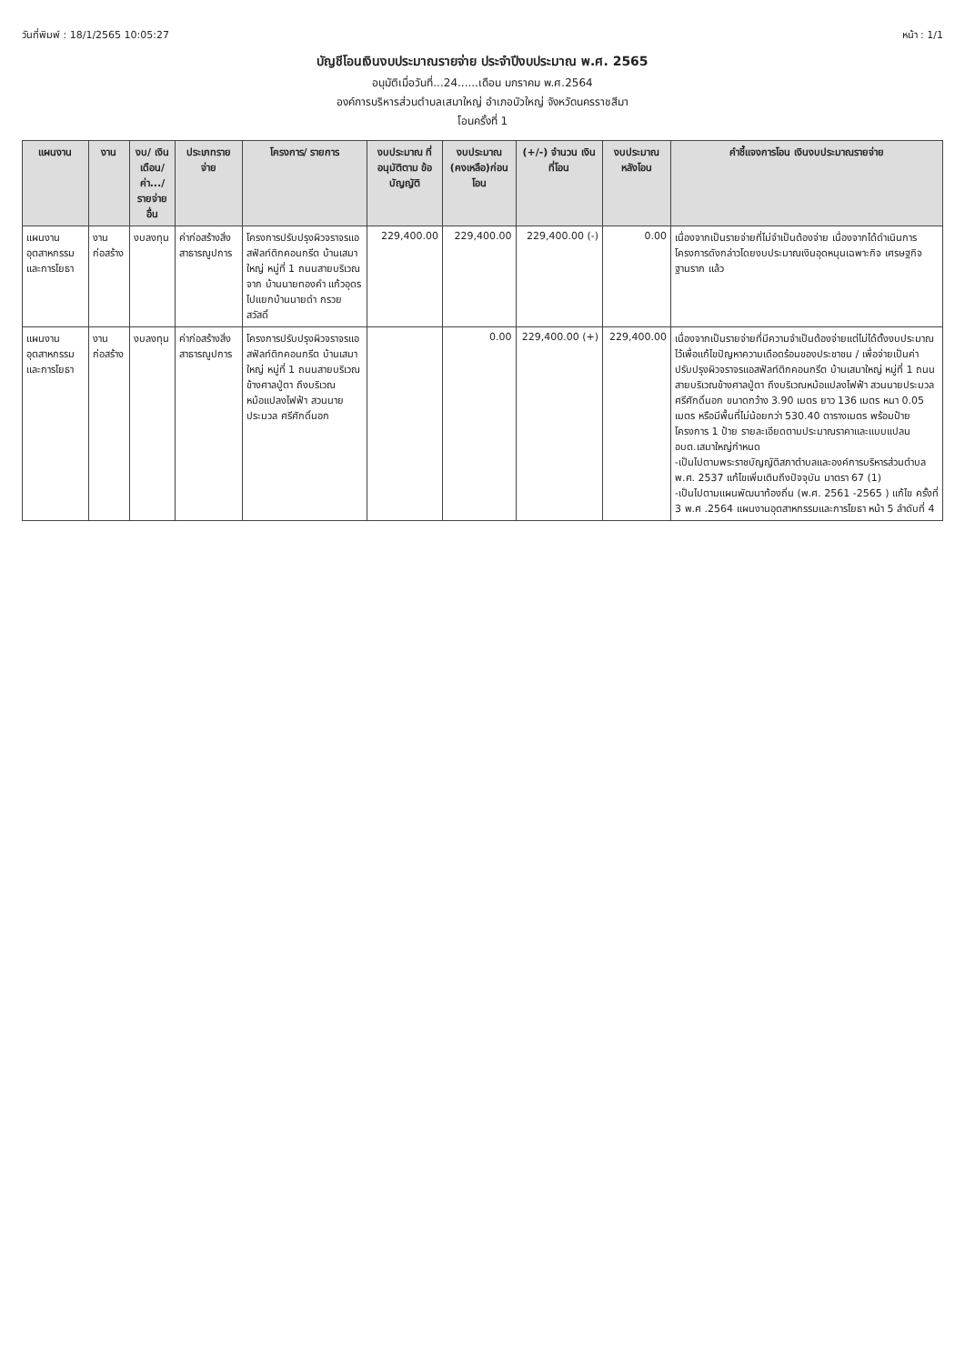วันที่พิมพ์ : 18/1/2565 10:05:27 หน้า : 1/1
บัญชีโอนเงินงบประมาณรายจ่าย ประจำปีงบประมาณ พ.ศ. 2565
อนุมัติเมื่อวันที่...24......เดือน มกราคม พ.ศ.2564
องค์การบริหารส่วนตำบลเสมาใหญ่ อำเภอบัวใหญ่ จังหวัดนครราชสีมา
โอนครั้งที่ 1
| แผนงาน | งาน | งบ/ เงินเดือน/ ค่า.../ รายจ่ายอื่น | ประเภทรายจ่าย | โครงการ/ รายการ | งบประมาณ ที่อนุมัติตาม ข้อบัญญัติ | งบประมาณ (คงเหลือ)ก่อนโอน | (+/-) จำนวน เงินที่โอน | งบประมาณ หลังโอน | คำชี้แจงการโอน เงินงบประมาณรายจ่าย |
| --- | --- | --- | --- | --- | --- | --- | --- | --- | --- |
| แผนงานอุตสาหกรรมและการโยธา | งานก่อสร้าง | งบลงทุน | ค่าก่อสร้างสิ่งสาธารณูปการ | โครงการปรับปรุงผิวจราจรแอสฟัลท์ติกคอนกรีต บ้านเสมาใหญ่ หมู่ที่ 1 ถนนสายบริเวณจาก บ้านนายทองคำ แก้วอุดร ไปแยกบ้านนายดำ กรวยสวัสดิ์ | 229,400.00 | 229,400.00 | 229,400.00 (-) | 0.00 | เนื่องจากเป็นรายจ่ายที่ไม่จำเป็นต้องจ่าย เนื่องจากได้ดำเนินการโครงการดังกล่าวโดยงบประมาณเงินอุดหนุนเฉพาะกิจ เศรษฐกิจฐานราก แล้ว |
| แผนงานอุตสาหกรรมและการโยธา | งานก่อสร้าง | งบลงทุน | ค่าก่อสร้างสิ่งสาธารณูปการ | โครงการปรับปรุงผิวจราจรแอสฟัลท์ติกคอนกรีต บ้านเสมาใหญ่ หมู่ที่ 1 ถนนสายบริเวณข้างศาลปู่ตา ถึงบริเวณหม้อแปลงไฟฟ้า สวนนายประมวล ศรีศักดิ์นอก | | 0.00 | 229,400.00 (+) | 229,400.00 | เนื่องจากเป็นรายจ่ายที่มีความจำเป็นต้องจ่ายแต่ไม่ได้ตั้งงบประมาณไว้เพื่อแก้ไขปัญหาความเดือดร้อนของประชาชน / เพื่อจ่ายเป็นค่าปรับปรุงผิวจราจรแอสฟัลท์ติกคอนกรีต บ้านเสมาใหญ่ หมู่ที่ 1 ถนนสายบริเวณข้างศาลปู่ตา ถึงบริเวณหม้อแปลงไฟฟ้า สวนนายประมวล ศรีศักดิ์นอก ขนาดกว้าง 3.90 เมตร ยาว 136 เมตร หนา 0.05 เมตร หรือมีพื้นที่ไม่น้อยกว่า 530.40 ตารางเมตร พร้อมป้ายโครงการ 1 ป้าย รายละเอียดตามประมาณราคาและแบบแปลน อบต.เสมาใหญ่กำหนด -เป็นไปตามพระราชบัญญัติสภาตำบลและองค์การบริหารส่วนตำบล พ.ศ. 2537 แก้ไขเพิ่มเติมถึงปัจจุบัน มาตรา 67 (1) -เป็นไปตามแผนพัฒนาท้องถิ่น (พ.ศ. 2561 -2565 ) แก้ไข ครั้งที่ 3 พ.ศ .2564 แผนงานอุตสาหกรรมและการโยธา หน้า 5 ลำดับที่ 4 |